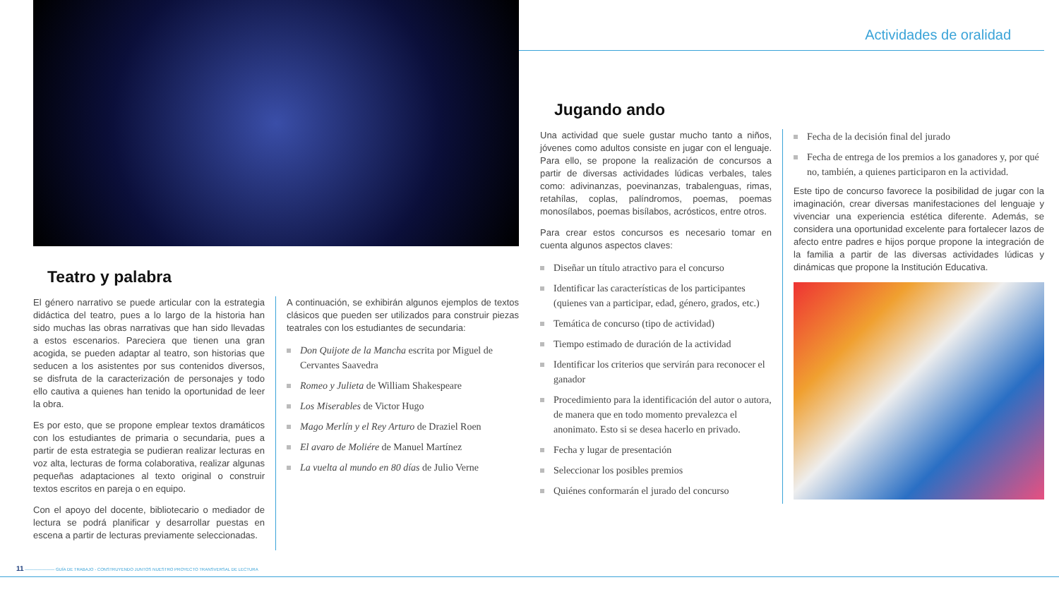Teatro y palabra
El género narrativo se puede articular con la estrategia didáctica del teatro, pues a lo largo de la historia han sido muchas las obras narrativas que han sido llevadas a estos escenarios. Pareciera que tienen una gran acogida, se pueden adaptar al teatro, son historias que seducen a los asistentes por sus contenidos diversos, se disfruta de la caracterización de personajes y todo ello cautiva a quienes han tenido la oportunidad de leer la obra.
Es por esto, que se propone emplear textos dramáticos con los estudiantes de primaria o secundaria, pues a partir de esta estrategia se pudieran realizar lecturas en voz alta, lecturas de forma colaborativa, realizar algunas pequeñas adaptaciones al texto original o construir textos escritos en pareja o en equipo.
Con el apoyo del docente, bibliotecario o mediador de lectura se podrá planificar y desarrollar puestas en escena a partir de lecturas previamente seleccionadas.
A continuación, se exhibirán algunos ejemplos de textos clásicos que pueden ser utilizados para construir piezas teatrales con los estudiantes de secundaria:
Don Quijote de la Mancha escrita por Miguel de Cervantes Saavedra
Romeo y Julieta de William Shakespeare
Los Miserables de Victor Hugo
Mago Merlín y el Rey Arturo de Draziel Roen
El avaro de Moliére de Manuel Martínez
La vuelta al mundo en 80 días de Julio Verne
Actividades de oralidad
Jugando ando
Una actividad que suele gustar mucho tanto a niños, jóvenes como adultos consiste en jugar con el lenguaje. Para ello, se propone la realización de concursos a partir de diversas actividades lúdicas verbales, tales como: adivinanzas, poevinanzas, trabalenguas, rimas, retahílas, coplas, palíndromos, poemas, poemas monosílabos, poemas bisílabos, acrósticos, entre otros.
Para crear estos concursos es necesario tomar en cuenta algunos aspectos claves:
Diseñar un título atractivo para el concurso
Identificar las características de los participantes (quienes van a participar, edad, género, grados, etc.)
Temática de concurso (tipo de actividad)
Tiempo estimado de duración de la actividad
Identificar los criterios que servirán para reconocer el ganador
Procedimiento para la identificación del autor o autora, de manera que en todo momento prevalezca el anonimato. Esto si se desea hacerlo en privado.
Fecha y lugar de presentación
Seleccionar los posibles premios
Quiénes conformarán el jurado del concurso
Fecha de la decisión final del jurado
Fecha de entrega de los premios a los ganadores y, por qué no, también, a quienes participaron en la actividad.
Este tipo de concurso favorece la posibilidad de jugar con la imaginación, crear diversas manifestaciones del lenguaje y vivenciar una experiencia estética diferente. Además, se considera una oportunidad excelente para fortalecer lazos de afecto entre padres e hijos porque propone la integración de la familia a partir de las diversas actividades lúdicas y dinámicas que propone la Institución Educativa.
11 ——————— GUÍA DE TRABAJO - CONSTRUYENDO JUNTOS NUESTRO PROYECTO TRANSVERSAL DE LECTURA